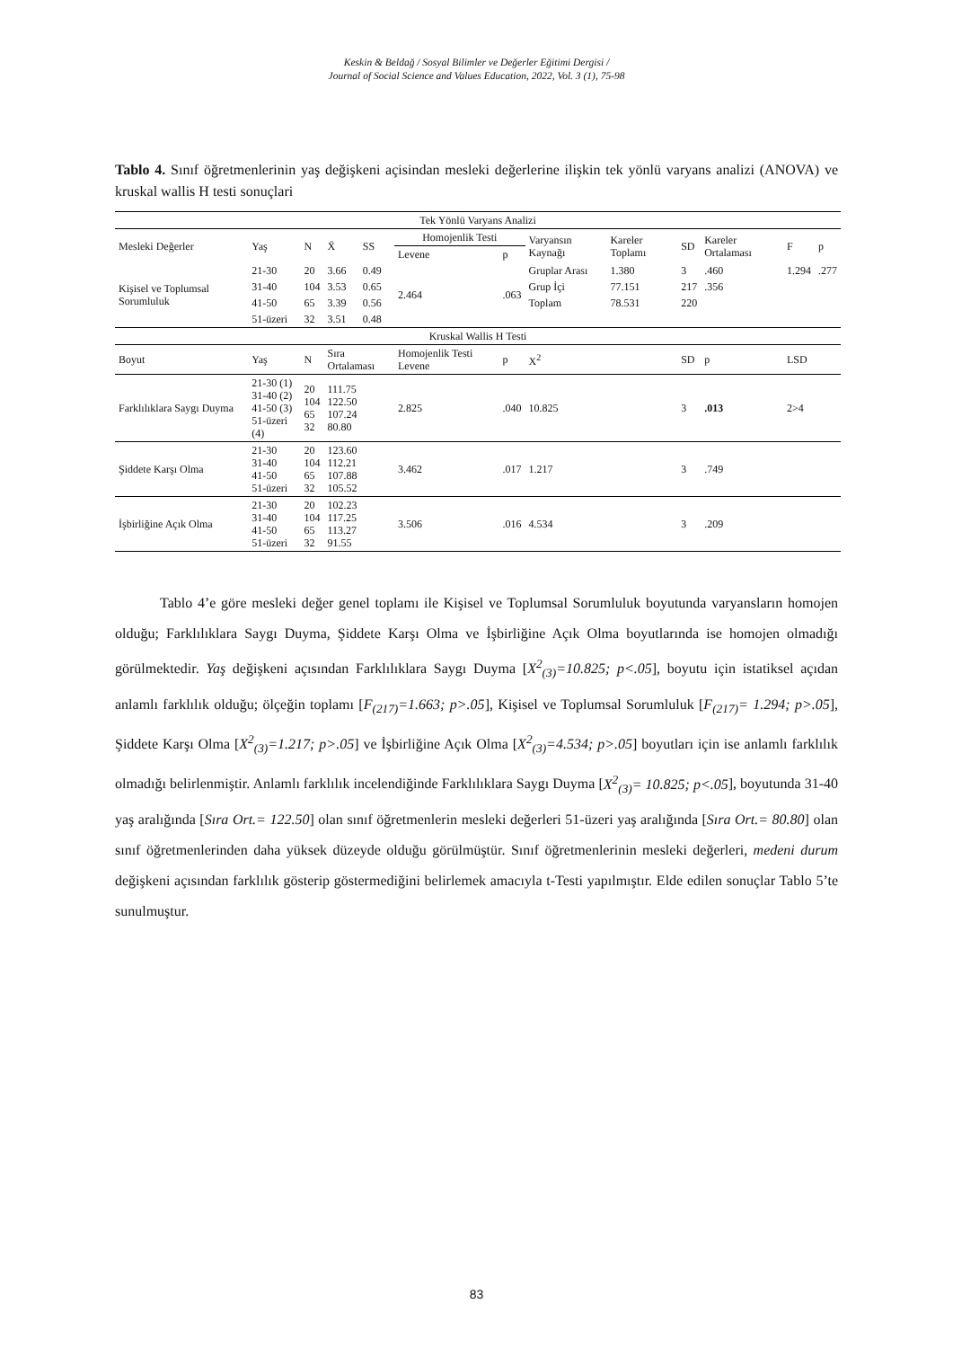Keskin & Beldağ / Sosyal Bilimler ve Değerler Eğitimi Dergisi /
Journal of Social Science and Values Education, 2022, Vol. 3 (1), 75-98
Tablo 4. Sınıf öğretmenlerinin yaş değişkeni açisindan mesleki değerlerine ilişkin tek yönlü varyans analizi (ANOVA) ve kruskal wallis H testi sonuçlari
| Tek Yönlü Varyans Analizi | | | | | | | | | | | | |
| --- | --- | --- | --- | --- | --- | --- | --- | --- | --- | --- | --- | --- |
| Mesleki Değerler | Yaş | N | X̄ | SS | Homojenlik Testi | | Varyansın Kaynağı | Kareler Toplamı | SD | Kareler Ortalaması | F | p |
| | | | | | Levene | p | | | | | | |
| Kişisel ve Toplumsal Sorumluluk | 21-30 | 20 | 3.66 | 0.49 | 2.464 | .063 | Gruplar Arası | 1.380 | 3 | .460 | 1.294 | .277 |
| | 31-40 | 104 | 3.53 | 0.65 | | | Grup İçi | 77.151 | 217 | .356 | | |
| | 41-50 | 65 | 3.39 | 0.56 | | | Toplam | 78.531 | 220 | | | |
| | 51-üzeri | 32 | 3.51 | 0.48 | | | | | | | | |
| Kruskal Wallis H Testi | | | | | | | | | | | | |
| Boyut | Yaş | N | Sıra Ortalaması | | Homojenlik Testi Levene | p | X<sup>2</sup> | | SD | p | LSD | |
| Farklılıklara Saygı Duyma | 21-30 (1) 31-40 (2) 41-50 (3) 51-üzeri (4) | 20 104 65 32 | 111.75 122.50 107.24 80.80 | | 2.825 | .040 | 10.825 | | 3 | .013 | 2>4 | |
| Şiddete Karşı Olma | 21-30 31-40 41-50 51-üzeri | 20 104 65 32 | 123.60 112.21 107.88 105.52 | | 3.462 | .017 | 1.217 | | 3 | .749 | | |
| İşbirliğine Açık Olma | 21-30 31-40 41-50 51-üzeri | 20 104 65 32 | 102.23 117.25 113.27 91.55 | | 3.506 | .016 | 4.534 | | 3 | .209 | | |
Tablo 4’e göre mesleki değer genel toplamı ile Kişisel ve Toplumsal Sorumluluk boyutunda varyansların homojen olduğu; Farklılıklara Saygı Duyma, Şiddete Karşı Olma ve İşbirliğine Açık Olma boyutlarında ise homojen olmadığı görülmektedir. Yaş değişkeni açısından Farklılıklara Saygı Duyma [X<sup>2</sup><sub>(3)</sub>=10.825; p<.05], boyutu için istatiksel açıdan anlamlı farklılık olduğu; ölçeğin toplamı [F<sub>(217)</sub>=1.663; p>.05], Kişisel ve Toplumsal Sorumluluk [F<sub>(217)</sub>= 1.294; p>.05], Şiddete Karşı Olma [X<sup>2</sup><sub>(3)</sub>=1.217; p>.05] ve İşbirliğine Açık Olma [X<sup>2</sup><sub>(3)</sub>=4.534; p>.05] boyutları için ise anlamlı farklılık olmadığı belirlenmiştir. Anlamlı farklılık incelendiğinde Farklılıklara Saygı Duyma [X<sup>2</sup><sub>(3)</sub>= 10.825; p<.05], boyutunda 31-40 yaş aralığında [Sıra Ort.= 122.50] olan sınıf öğretmenlerin mesleki değerleri 51-üzeri yaş aralığında [Sıra Ort.= 80.80] olan sınıf öğretmenlerinden daha yüksek düzeyde olduğu görülmüştür. Sınıf öğretmenlerinin mesleki değerleri, medeni durum değişkeni açısından farklılık gösterip göstermediğini belirlemek amacıyla t-Testi yapılmıştır. Elde edilen sonuçlar Tablo 5’te sunulmuştur.
83